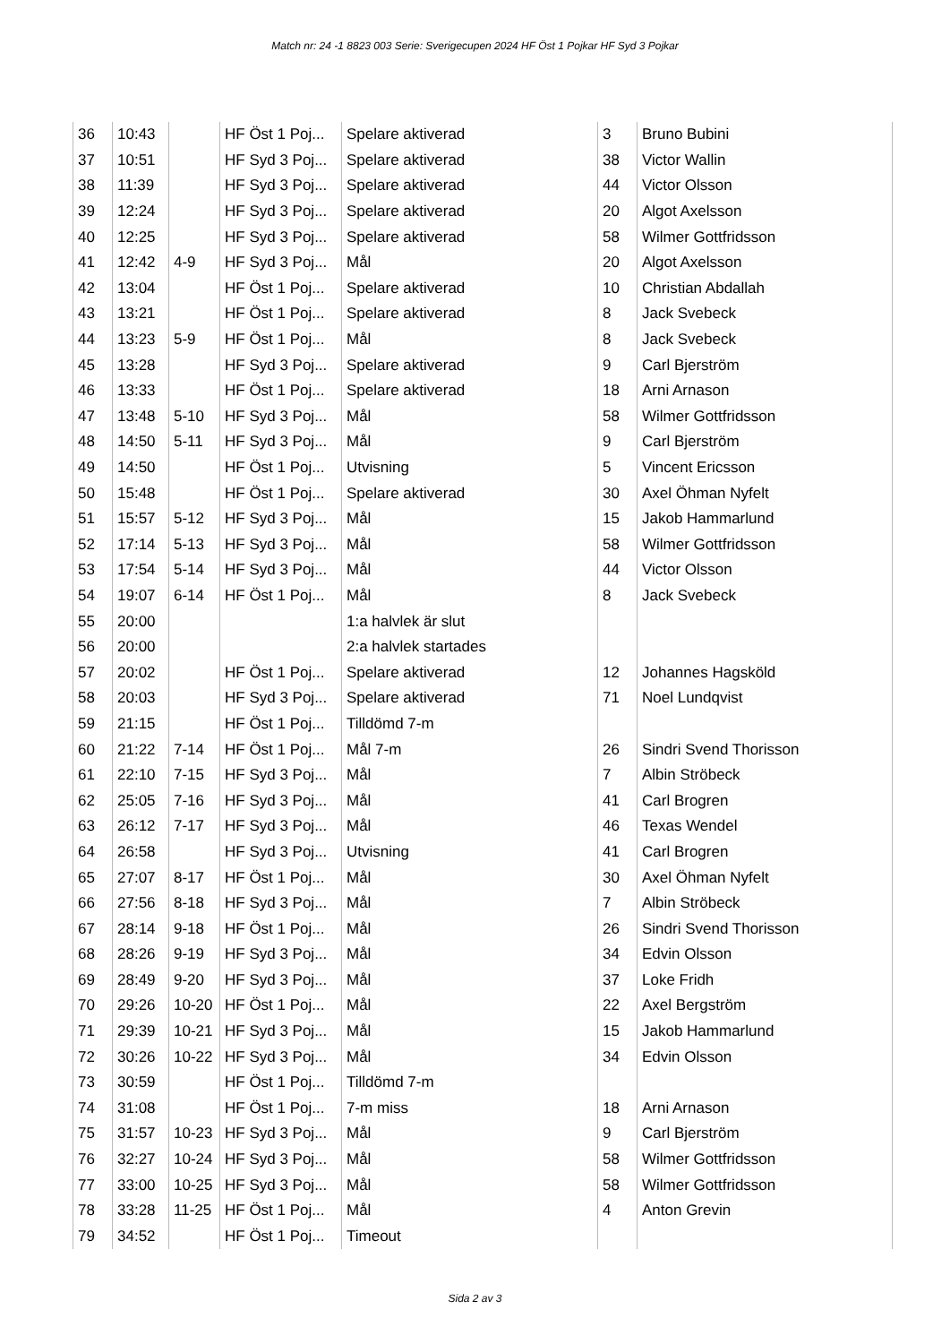Match nr: 24 -1 8823 003 Serie: Sverigecupen 2024 HF Öst 1 Pojkar HF Syd 3 Pojkar
| 36 | 10:43 | | HF Öst 1 Poj... | Spelare aktiverad | 3 | Bruno Bubini |
| 37 | 10:51 | | HF Syd 3 Poj... | Spelare aktiverad | 38 | Victor Wallin |
| 38 | 11:39 | | HF Syd 3 Poj... | Spelare aktiverad | 44 | Victor Olsson |
| 39 | 12:24 | | HF Syd 3 Poj... | Spelare aktiverad | 20 | Algot Axelsson |
| 40 | 12:25 | | HF Syd 3 Poj... | Spelare aktiverad | 58 | Wilmer Gottfridsson |
| 41 | 12:42 | 4-9 | HF Syd 3 Poj... | Mål | 20 | Algot Axelsson |
| 42 | 13:04 | | HF Öst 1 Poj... | Spelare aktiverad | 10 | Christian Abdallah |
| 43 | 13:21 | | HF Öst 1 Poj... | Spelare aktiverad | 8 | Jack Svebeck |
| 44 | 13:23 | 5-9 | HF Öst 1 Poj... | Mål | 8 | Jack Svebeck |
| 45 | 13:28 | | HF Syd 3 Poj... | Spelare aktiverad | 9 | Carl Bjerström |
| 46 | 13:33 | | HF Öst 1 Poj... | Spelare aktiverad | 18 | Arni Arnason |
| 47 | 13:48 | 5-10 | HF Syd 3 Poj... | Mål | 58 | Wilmer Gottfridsson |
| 48 | 14:50 | 5-11 | HF Syd 3 Poj... | Mål | 9 | Carl Bjerström |
| 49 | 14:50 | | HF Öst 1 Poj... | Utvisning | 5 | Vincent Ericsson |
| 50 | 15:48 | | HF Öst 1 Poj... | Spelare aktiverad | 30 | Axel Öhman Nyfelt |
| 51 | 15:57 | 5-12 | HF Syd 3 Poj... | Mål | 15 | Jakob Hammarlund |
| 52 | 17:14 | 5-13 | HF Syd 3 Poj... | Mål | 58 | Wilmer Gottfridsson |
| 53 | 17:54 | 5-14 | HF Syd 3 Poj... | Mål | 44 | Victor Olsson |
| 54 | 19:07 | 6-14 | HF Öst 1 Poj... | Mål | 8 | Jack Svebeck |
| 55 | 20:00 | | | 1:a halvlek är slut | | |
| 56 | 20:00 | | | 2:a halvlek startades | | |
| 57 | 20:02 | | HF Öst 1 Poj... | Spelare aktiverad | 12 | Johannes Hagsköld |
| 58 | 20:03 | | HF Syd 3 Poj... | Spelare aktiverad | 71 | Noel Lundqvist |
| 59 | 21:15 | | HF Öst 1 Poj... | Tilldömd 7-m | | |
| 60 | 21:22 | 7-14 | HF Öst 1 Poj... | Mål 7-m | 26 | Sindri Svend Thorisson |
| 61 | 22:10 | 7-15 | HF Syd 3 Poj... | Mål | 7 | Albin Ströbeck |
| 62 | 25:05 | 7-16 | HF Syd 3 Poj... | Mål | 41 | Carl Brogren |
| 63 | 26:12 | 7-17 | HF Syd 3 Poj... | Mål | 46 | Texas Wendel |
| 64 | 26:58 | | HF Syd 3 Poj... | Utvisning | 41 | Carl Brogren |
| 65 | 27:07 | 8-17 | HF Öst 1 Poj... | Mål | 30 | Axel Öhman Nyfelt |
| 66 | 27:56 | 8-18 | HF Syd 3 Poj... | Mål | 7 | Albin Ströbeck |
| 67 | 28:14 | 9-18 | HF Öst 1 Poj... | Mål | 26 | Sindri Svend Thorisson |
| 68 | 28:26 | 9-19 | HF Syd 3 Poj... | Mål | 34 | Edvin Olsson |
| 69 | 28:49 | 9-20 | HF Syd 3 Poj... | Mål | 37 | Loke Fridh |
| 70 | 29:26 | 10-20 | HF Öst 1 Poj... | Mål | 22 | Axel Bergström |
| 71 | 29:39 | 10-21 | HF Syd 3 Poj... | Mål | 15 | Jakob Hammarlund |
| 72 | 30:26 | 10-22 | HF Syd 3 Poj... | Mål | 34 | Edvin Olsson |
| 73 | 30:59 | | HF Öst 1 Poj... | Tilldömd 7-m | | |
| 74 | 31:08 | | HF Öst 1 Poj... | 7-m miss | 18 | Arni Arnason |
| 75 | 31:57 | 10-23 | HF Syd 3 Poj... | Mål | 9 | Carl Bjerström |
| 76 | 32:27 | 10-24 | HF Syd 3 Poj... | Mål | 58 | Wilmer Gottfridsson |
| 77 | 33:00 | 10-25 | HF Syd 3 Poj... | Mål | 58 | Wilmer Gottfridsson |
| 78 | 33:28 | 11-25 | HF Öst 1 Poj... | Mål | 4 | Anton Grevin |
| 79 | 34:52 | | HF Öst 1 Poj... | Timeout | | |
Sida 2 av 3